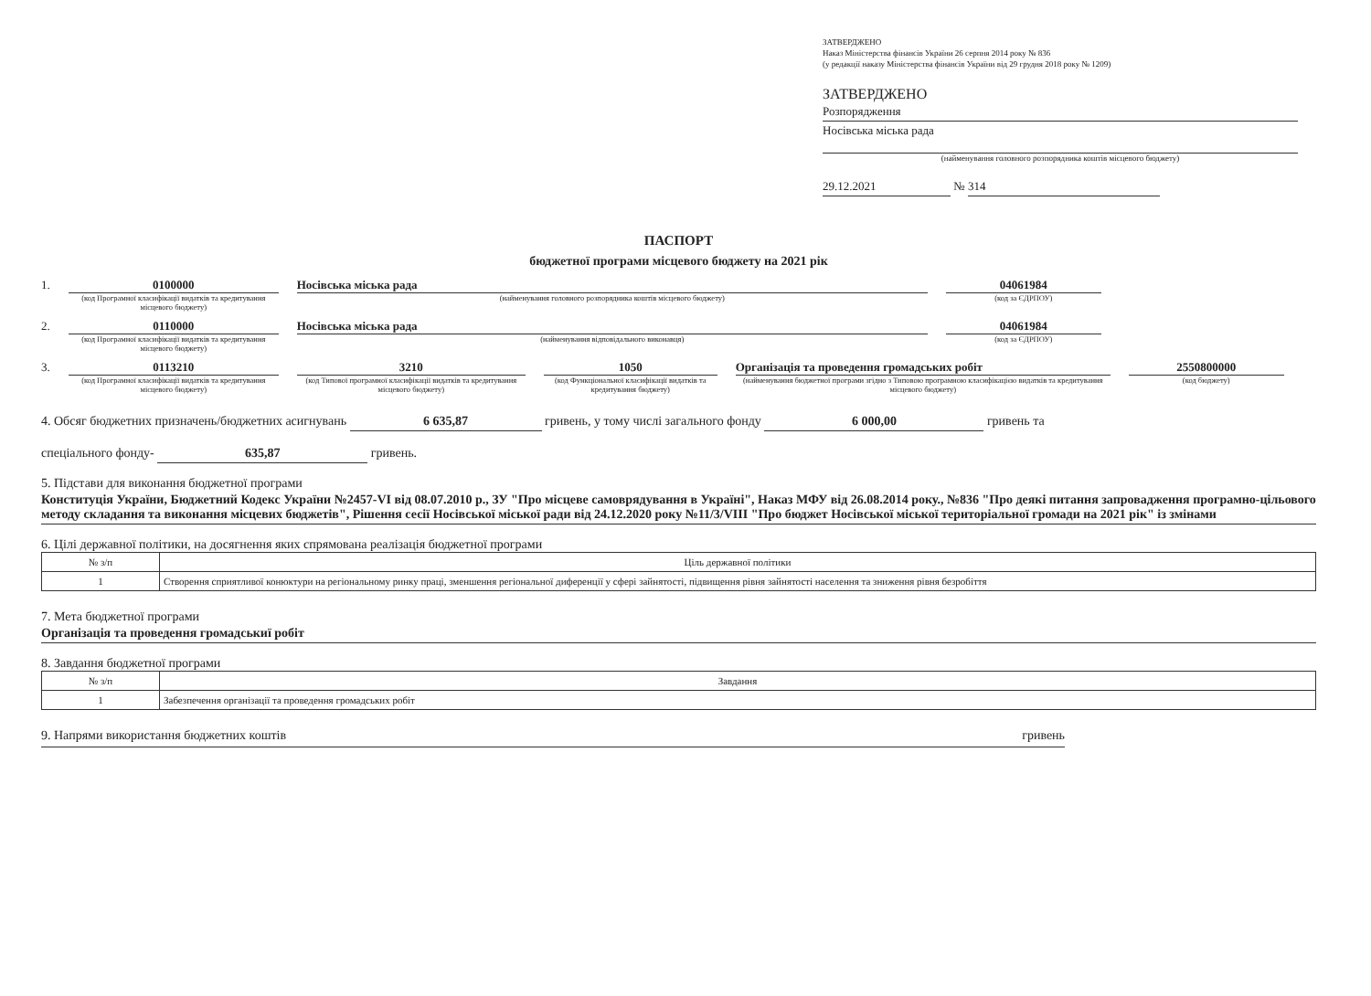ЗАТВЕРДЖЕНО
Наказ Міністерства фінансів України 26 серпня 2014 року № 836
(у редакції наказу Міністерства фінансів України від 29 грудня 2018 року № 1209)
ЗАТВЕРДЖЕНО
Розпорядження
Носівська міська рада
(найменування головного розпорядника коштів місцевого бюджету)
29.12.2021 № 314
ПАСПОРТ
бюджетної програми місцевого бюджету на 2021 рік
1. 0100000
(код Програмної класифікації видатків та кредитування місцевого бюджету)
Носівська міська рада
(найменування головного розпорядника коштів місцевого бюджету)
04061984
(код за ЄДРПОУ)
2. 0110000
(код Програмної класифікації видатків та кредитування місцевого бюджету)
Носівська міська рада
(найменування відповідального виконавця)
04061984
(код за ЄДРПОУ)
3. 0113210
(код Програмної класифікації видатків та кредитування місцевого бюджету)
3210
(код Типової програмної класифікації видатків та кредитування місцевого бюджету)
1050
(код Функціональної класифікації видатків та кредитування бюджету)
Організація та проведення громадських робіт
(найменування бюджетної програми згідно з Типовою програмною класифікацією видатків та кредитування місцевого бюджету)
2550800000
(код бюджету)
4. Обсяг бюджетних призначень/бюджетних асигнувань 6 635,87 гривень, у тому числі загального фонду 6 000,00 гривень та
спеціального фонду- 635,87 гривень.
5. Підстави для виконання бюджетної програми
Конституція України, Бюджетний Кодекс України №2457-VI від 08.07.2010 р., ЗУ "Про місцеве самоврядування в Україні", Наказ МФУ від 26.08.2014 року., №836 "Про деякі питання запровадження програмно-цільового методу складання та виконання місцевих бюджетів", Рішення сесії Носівської міської ради від 24.12.2020 року №11/3/VIII "Про бюджет Носівської міської територіальної громади на 2021 рік" із змінами
6. Цілі державної політики, на досягнення яких спрямована реалізація бюджетної програми
| № з/п | Ціль державної політики |
| --- | --- |
| 1 | Створення сприятливої конюктури на регіональному ринку праці, зменшення регіональної диференції у сфері зайнятості, підвищення рівня зайнятості населення та зниження рівня безробіття |
7. Мета бюджетної програми
Організація та проведення громадськиї робіт
8. Завдання бюджетної програми
| № з/п | Завдання |
| --- | --- |
| 1 | Забезпечення організації та проведення громадських робіт |
9. Напрями використання бюджетних коштів гривень